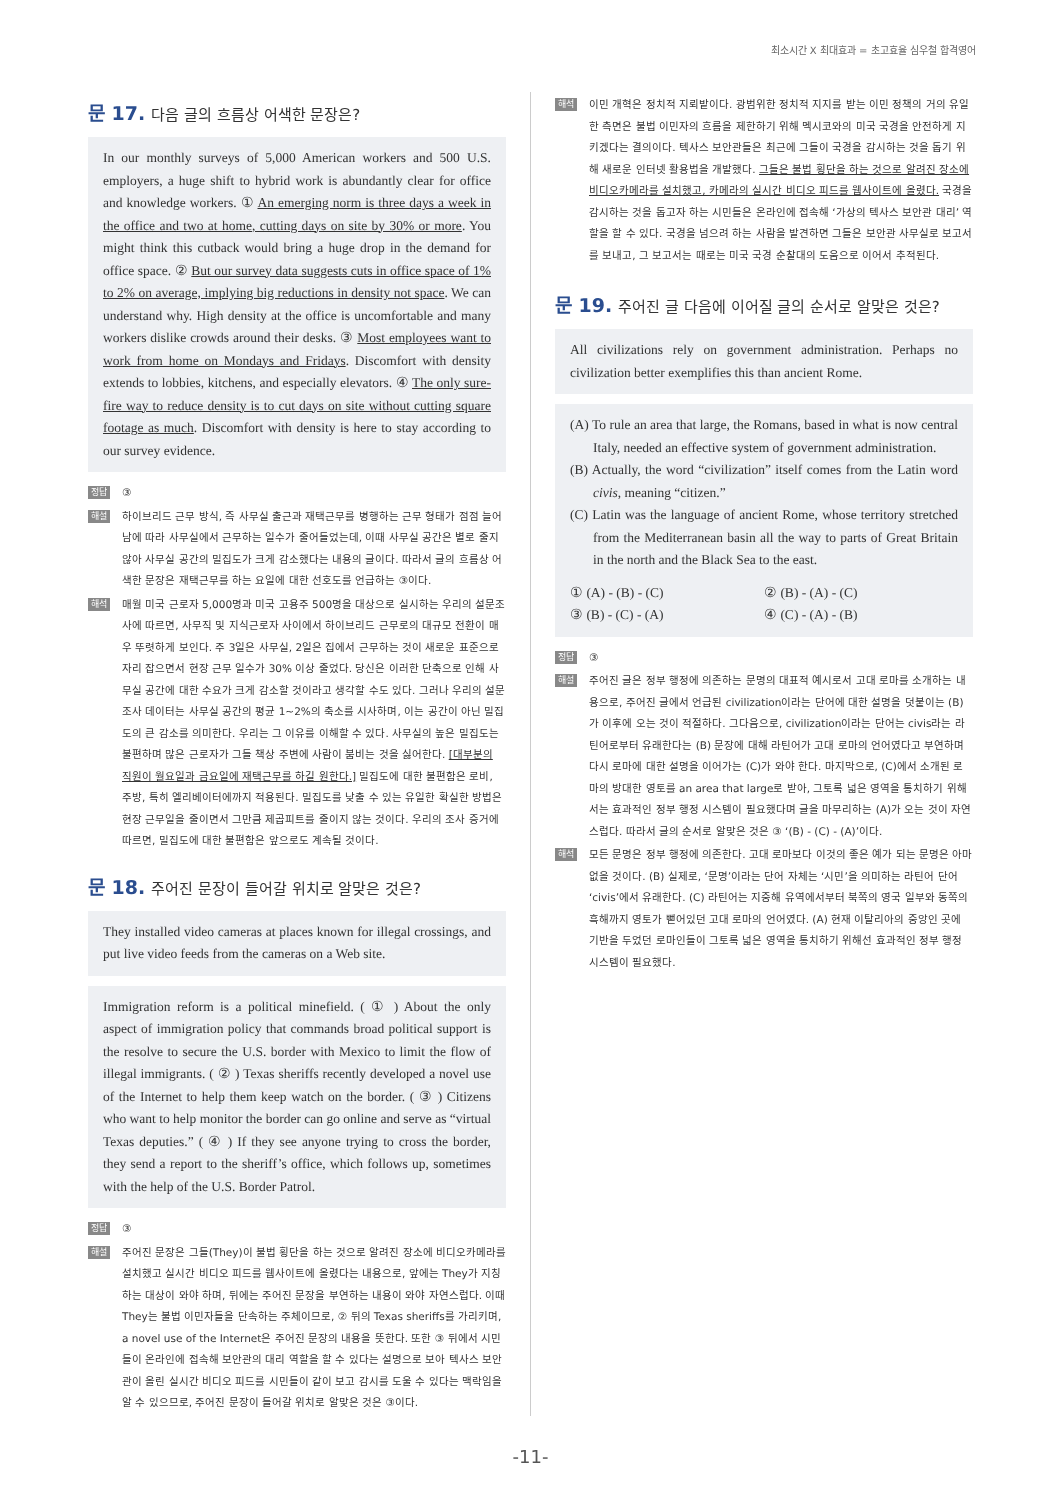최소시간 X 최대효과 = 초고효율 심우철 합격영어
문 17. 다음 글의 흐름상 어색한 문장은?
In our monthly surveys of 5,000 American workers and 500 U.S. employers, a huge shift to hybrid work is abundantly clear for office and knowledge workers. ① An emerging norm is three days a week in the office and two at home, cutting days on site by 30% or more. You might think this cutback would bring a huge drop in the demand for office space. ② But our survey data suggests cuts in office space of 1% to 2% on average, implying big reductions in density not space. We can understand why. High density at the office is uncomfortable and many workers dislike crowds around their desks. ③ Most employees want to work from home on Mondays and Fridays. Discomfort with density extends to lobbies, kitchens, and especially elevators. ④ The only sure-fire way to reduce density is to cut days on site without cutting square footage as much. Discomfort with density is here to stay according to our survey evidence.
정답 ③
해설 하이브리드 근무 방식, 즉 사무실 출근과 재택근무를 병행하는 근무 형태가 점점 늘어남에 따라 사무실에서 근무하는 일수가 줄어들었는데, 이때 사무실 공간은 별로 줄지 않아 사무실 공간의 밀집도가 크게 감소했다는 내용의 글이다. 따라서 글의 흐름상 어색한 문장은 재택근무를 하는 요일에 대한 선호도를 언급하는 ③이다.
해석 매월 미국 근로자 5,000명과 미국 고용주 500명을 대상으로 실시하는 우리의 설문조사에 따르면, 사무직 및 지식근로자 사이에서 하이브리드 근무로의 대규모 전환이 매우 뚜렷하게 보인다. 주 3일은 사무실, 2일은 집에서 근무하는 것이 새로운 표준으로 자리 잡으면서 현장 근무 일수가 30% 이상 줄었다. 당신은 이러한 단축으로 인해 사무실 공간에 대한 수요가 크게 감소할 것이라고 생각할 수도 있다. 그러나 우리의 설문조사 데이터는 사무실 공간의 평균 1~2%의 축소를 시사하며, 이는 공간이 아닌 밀집도의 큰 감소를 의미한다. 우리는 그 이유를 이해할 수 있다. 사무실의 높은 밀집도는 불편하며 많은 근로자가 그들 책상 주변에 사람이 붐비는 것을 싫어한다. [대부분의 직원이 월요일과 금요일에 재택근무를 하길 원한다.] 밀집도에 대한 불편함은 로비, 주방, 특히 엘리베이터에까지 적용된다. 밀집도를 낮출 수 있는 유일한 확실한 방법은 현장 근무일을 줄이면서 그만큼 제곱피트를 줄이지 않는 것이다. 우리의 조사 증거에 따르면, 밀집도에 대한 불편함은 앞으로도 계속될 것이다.
문 18. 주어진 문장이 들어갈 위치로 알맞은 것은?
They installed video cameras at places known for illegal crossings, and put live video feeds from the cameras on a Web site.
Immigration reform is a political minefield. ( ① ) About the only aspect of immigration policy that commands broad political support is the resolve to secure the U.S. border with Mexico to limit the flow of illegal immigrants. ( ② ) Texas sheriffs recently developed a novel use of the Internet to help them keep watch on the border. ( ③ ) Citizens who want to help monitor the border can go online and serve as “virtual Texas deputies.” ( ④ ) If they see anyone trying to cross the border, they send a report to the sheriff’s office, which follows up, sometimes with the help of the U.S. Border Patrol.
정답 ③
해설 주어진 문장은 그들(They)이 불법 횡단을 하는 것으로 알려진 장소에 비디오카메라를 설치했고 실시간 비디오 피드를 웹사이트에 올렸다는 내용으로, 앞에는 They가 지칭하는 대상이 와야 하며, 뒤에는 주어진 문장을 부연하는 내용이 와야 자연스럽다. 이때 They는 불법 이민자들을 단속하는 주체이므로, ② 뒤의 Texas sheriffs를 가리키며, a novel use of the Internet은 주어진 문장의 내용을 뜻한다. 또한 ③ 뒤에서 시민들이 온라인에 접속해 보안관의 대리 역할을 할 수 있다는 설명으로 보아 텍사스 보안관이 올린 실시간 비디오 피드를 시민들이 같이 보고 감시를 도울 수 있다는 맥락임을 알 수 있으므로, 주어진 문장이 들어갈 위치로 알맞은 것은 ③이다.
해석 이민 개혁은 정치적 지뢰밭이다. 광범위한 정치적 지지를 받는 이민 정책의 거의 유일한 측면은 불법 이민자의 흐름을 제한하기 위해 멕시코와의 미국 국경을 안전하게 지키겠다는 결의이다. 텍사스 보안관들은 최근에 그들이 국경을 감시하는 것을 돕기 위해 새로운 인터넷 활용법을 개발했다. 그들은 불법 횡단을 하는 것으로 알려진 장소에 비디오카메라를 설치했고, 카메라의 실시간 비디오 피드를 웹사이트에 올렸다. 국경을 감시하는 것을 돕고자 하는 시민들은 온라인에 접속해 ‘가상의 텍사스 보안관 대리’ 역할을 할 수 있다. 국경을 넘으려 하는 사람을 발견하면 그들은 보안관 사무실로 보고서를 보내고, 그 보고서는 때로는 미국 국경 순찰대의 도움으로 이어서 추적된다.
문 19. 주어진 글 다음에 이어질 글의 순서로 알맞은 것은?
All civilizations rely on government administration. Perhaps no civilization better exemplifies this than ancient Rome.
(A) To rule an area that large, the Romans, based in what is now central Italy, needed an effective system of government administration.
(B) Actually, the word “civilization” itself comes from the Latin word civis, meaning “citizen.”
(C) Latin was the language of ancient Rome, whose territory stretched from the Mediterranean basin all the way to parts of Great Britain in the north and the Black Sea to the east.
① (A) - (B) - (C) ② (B) - (A) - (C) ③ (B) - (C) - (A) ④ (C) - (A) - (B)
정답 ③
해설 주어진 글은 정부 행정에 의존하는 문명의 대표적 예시로서 고대 로마를 소개하는 내용으로, 주어진 글에서 언급된 civilization이라는 단어에 대한 설명을 덧붙이는 (B)가 이후에 오는 것이 적절하다. 그다음으로, civilization이라는 단어는 civis라는 라틴어로부터 유래한다는 (B) 문장에 대해 라틴어가 고대 로마의 언어였다고 부연하며 다시 로마에 대한 설명을 이어가는 (C)가 와야 한다. 마지막으로, (C)에서 소개된 로마의 방대한 영토를 an area that large로 받아, 그토록 넓은 영역을 통치하기 위해서는 효과적인 정부 행정 시스템이 필요했다며 글을 마무리하는 (A)가 오는 것이 자연스럽다. 따라서 글의 순서로 알맞은 것은 ③ ‘(B) - (C) - (A)’이다.
해석 모든 문명은 정부 행정에 의존한다. 고대 로마보다 이것의 좋은 예가 되는 문명은 아마 없을 것이다. (B) 실제로, ‘문명’이라는 단어 자체는 ‘시민’을 의미하는 라틴어 단어 ‘civis’에서 유래한다. (C) 라틴어는 지중해 유역에서부터 북쪽의 영국 일부와 동쪽의 흑해까지 영토가 뻗어있던 고대 로마의 언어였다. (A) 현재 이탈리아의 중앙인 곳에 기반을 두었던 로마인들이 그토록 넓은 영역을 통치하기 위해선 효과적인 정부 행정 시스템이 필요했다.
-11-